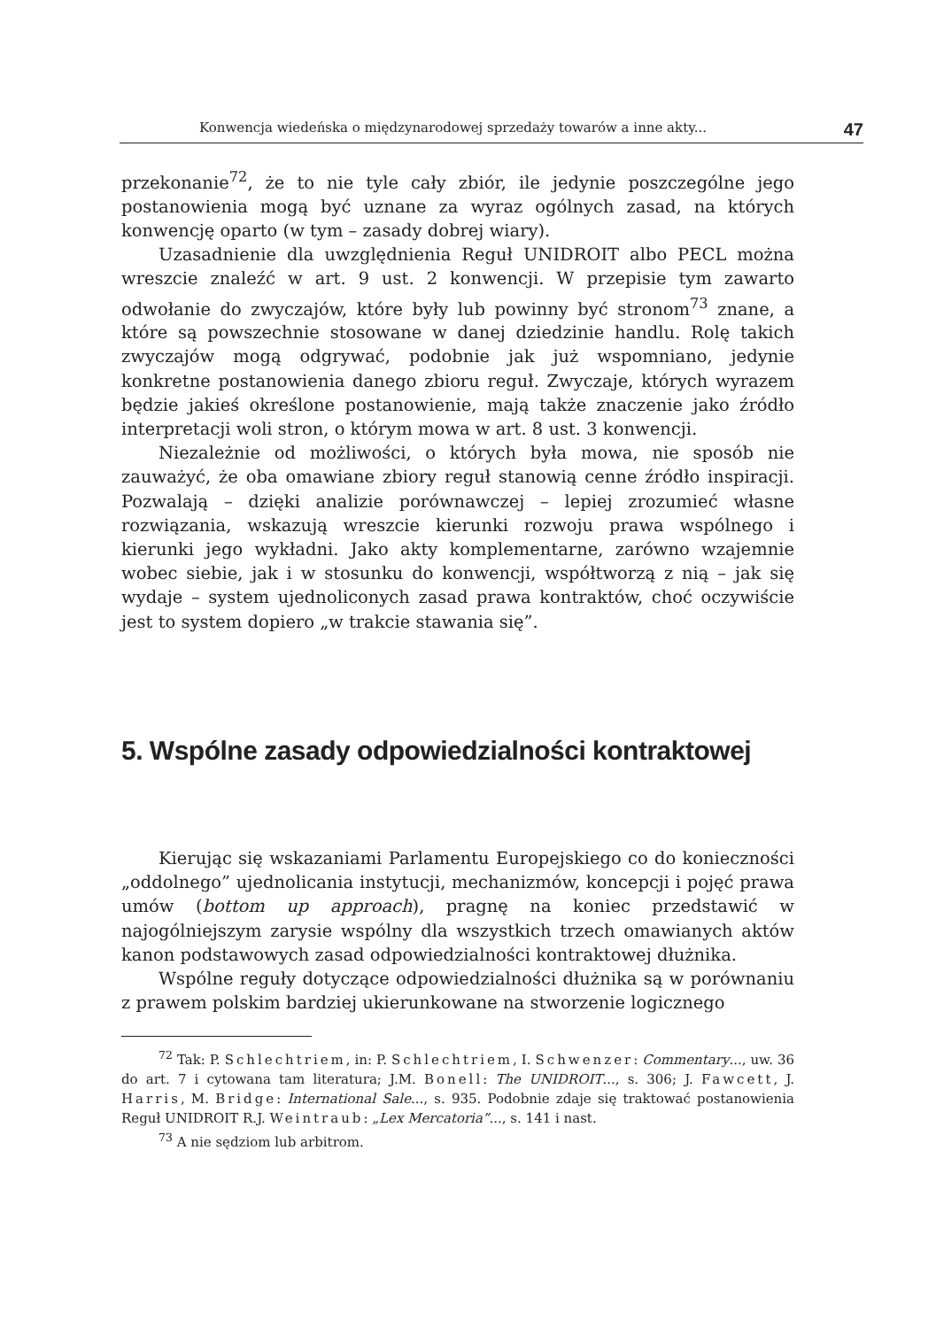Konwencja wiedeńska o międzynarodowej sprzedaży towarów a inne akty... 47
przekonanie<sup>72</sup>, że to nie tyle cały zbiór, ile jedynie poszczególne jego postanowienia mogą być uznane za wyraz ogólnych zasad, na których konwencję oparto (w tym – zasady dobrej wiary).
Uzasadnienie dla uwzględnienia Reguł UNIDROIT albo PECL można wreszcie znaleźć w art. 9 ust. 2 konwencji. W przepisie tym zawarto odwołanie do zwyczajów, które były lub powinny być stronom<sup>73</sup> znane, a które są powszechnie stosowane w danej dziedzinie handlu. Rolę takich zwyczajów mogą odgrywać, podobnie jak już wspomniano, jedynie konkretne postanowienia danego zbioru reguł. Zwyczaje, których wyrazem będzie jakieś określone postanowienie, mają także znaczenie jako źródło interpretacji woli stron, o którym mowa w art. 8 ust. 3 konwencji.
Niezależnie od możliwości, o których była mowa, nie sposób nie zauważyć, że oba omawiane zbiory reguł stanowią cenne źródło inspiracji. Pozwalają – dzięki analizie porównawczej – lepiej zrozumieć własne rozwiązania, wskazują wreszcie kierunki rozwoju prawa wspólnego i kierunki jego wykładni. Jako akty komplementarne, zarówno wzajemnie wobec siebie, jak i w stosunku do konwencji, współtworzą z nią – jak się wydaje – system ujednoliconych zasad prawa kontraktów, choć oczywiście jest to system dopiero „w trakcie stawania się”.
5. Wspólne zasady odpowiedzialności kontraktowej
Kierując się wskazaniami Parlamentu Europejskiego co do konieczności „oddolnego” ujednolicania instytucji, mechanizmów, koncepcji i pojęć prawa umów (bottom up approach), pragnę na koniec przedstawić w najogólniejszym zarysie wspólny dla wszystkich trzech omawianych aktów kanon podstawowych zasad odpowiedzialności kontraktowej dłużnika.
Wspólne reguły dotyczące odpowiedzialności dłużnika są w porównaniu z prawem polskim bardziej ukierunkowane na stworzenie logicznego
<sup>72</sup> Tak: P. Schlechtriem, in: P. Schlechtriem, I. Schwenzer: Commentary..., uw. 36 do art. 7 i cytowana tam literatura; J.M. Bonell: The UNIDROIT..., s. 306; J. Fawcett, J. Harris, M. Bridge: International Sale..., s. 935. Podobnie zdaje się traktować postanowienia Reguł UNIDROIT R.J. Weintraub: „Lex Mercatoria”..., s. 141 i nast.
<sup>73</sup> A nie sędziom lub arbitrom.